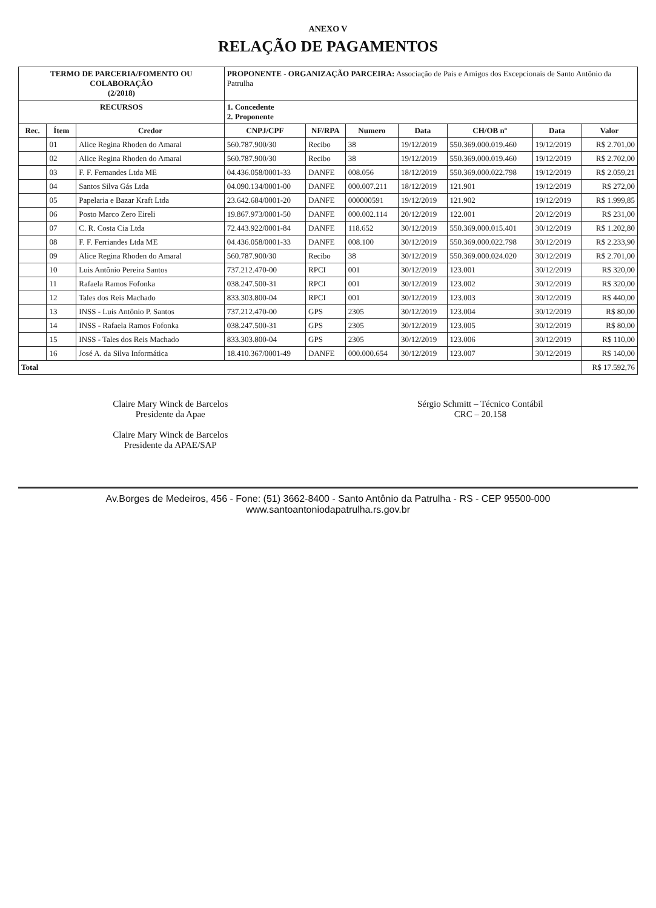ANEXO V
RELAÇÃO DE PAGAMENTOS
| TERMO DE PARCERIA/FOMENTO OU COLABORAÇÃO (2/2018) | | | PROPONENTE - ORGANIZAÇÃO PARCEIRA: Associação de Pais e Amigos dos Excepcionais de Santo Antônio da Patrulha | | | | | | |
| RECURSOS | | | 1. Concedente 2. Proponente | | | | | | |
| Rec. | Ítem | Credor | CNPJ/CPF | NF/RPA | Numero | Data | CH/OB nº | Data | Valor |
| | 01 | Alice Regina Rhoden do Amaral | 560.787.900/30 | Recibo | 38 | 19/12/2019 | 550.369.000.019.460 | 19/12/2019 | R$ 2.701,00 |
| | 02 | Alice Regina Rhoden do Amaral | 560.787.900/30 | Recibo | 38 | 19/12/2019 | 550.369.000.019.460 | 19/12/2019 | R$ 2.702,00 |
| | 03 | F. F. Fernandes Ltda ME | 04.436.058/0001-33 | DANFE | 008.056 | 18/12/2019 | 550.369.000.022.798 | 19/12/2019 | R$ 2.059,21 |
| | 04 | Santos Silva Gás Ltda | 04.090.134/0001-00 | DANFE | 000.007.211 | 18/12/2019 | 121.901 | 19/12/2019 | R$ 272,00 |
| | 05 | Papelaria e Bazar Kraft Ltda | 23.642.684/0001-20 | DANFE | 000000591 | 19/12/2019 | 121.902 | 19/12/2019 | R$ 1.999,85 |
| | 06 | Posto Marco Zero Eireli | 19.867.973/0001-50 | DANFE | 000.002.114 | 20/12/2019 | 122.001 | 20/12/2019 | R$ 231,00 |
| | 07 | C. R. Costa Cia Ltda | 72.443.922/0001-84 | DANFE | 118.652 | 30/12/2019 | 550.369.000.015.401 | 30/12/2019 | R$ 1.202,80 |
| | 08 | F. F. Ferriandes Ltda ME | 04.436.058/0001-33 | DANFE | 008.100 | 30/12/2019 | 550.369.000.022.798 | 30/12/2019 | R$ 2.233,90 |
| | 09 | Alice Regina Rhoden do Amaral | 560.787.900/30 | Recibo | 38 | 30/12/2019 | 550.369.000.024.020 | 30/12/2019 | R$ 2.701,00 |
| | 10 | Luis Antônio Pereira Santos | 737.212.470-00 | RPCI | 001 | 30/12/2019 | 123.001 | 30/12/2019 | R$ 320,00 |
| | 11 | Rafaela Ramos Fofonka | 038.247.500-31 | RPCI | 001 | 30/12/2019 | 123.002 | 30/12/2019 | R$ 320,00 |
| | 12 | Tales dos Reis Machado | 833.303.800-04 | RPCI | 001 | 30/12/2019 | 123.003 | 30/12/2019 | R$ 440,00 |
| | 13 | INSS - Luis Antônio P. Santos | 737.212.470-00 | GPS | 2305 | 30/12/2019 | 123.004 | 30/12/2019 | R$ 80,00 |
| | 14 | INSS - Rafaela Ramos Fofonka | 038.247.500-31 | GPS | 2305 | 30/12/2019 | 123.005 | 30/12/2019 | R$ 80,00 |
| | 15 | INSS - Tales dos Reis Machado | 833.303.800-04 | GPS | 2305 | 30/12/2019 | 123.006 | 30/12/2019 | R$ 110,00 |
| | 16 | José A. da Silva Informática | 18.410.367/0001-49 | DANFE | 000.000.654 | 30/12/2019 | 123.007 | 30/12/2019 | R$ 140,00 |
| Total | | | | | | | | | R$ 17.592,76 |
Claire Mary Winck de Barcelos
Presidente da Apae
Claire Mary Winck de Barcelos
Presidente da APAE/SAP
Sérgio Schmitt – Técnico Contábil
CRC – 20.158
Av.Borges de Medeiros, 456 - Fone: (51) 3662-8400 - Santo Antônio da Patrulha - RS - CEP 95500-000
www.santoantoniodapatrulha.rs.gov.br